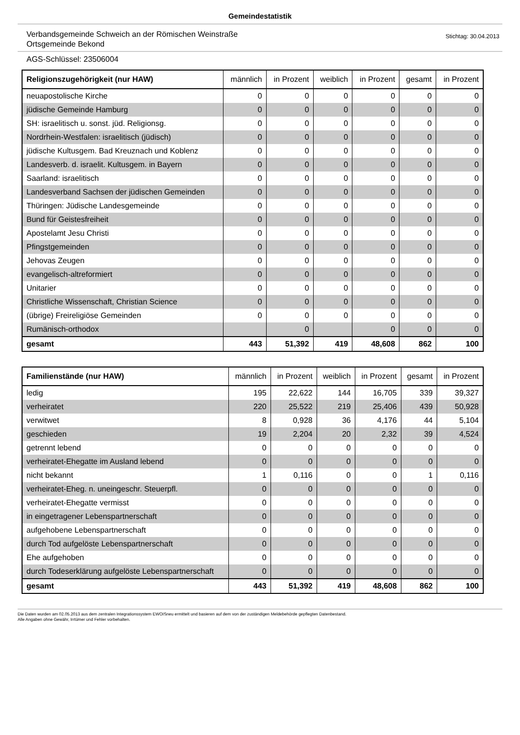Gemeindestatistik
Verbandsgemeinde Schweich an der Römischen Weinstraße
Ortsgemeinde Bekond
Stichtag: 30.04.2013
AGS-Schlüssel: 23506004
| Religionszugehörigkeit (nur HAW) | männlich | in Prozent | weiblich | in Prozent | gesamt | in Prozent |
| --- | --- | --- | --- | --- | --- | --- |
| neuapostolische Kirche | 0 | 0 | 0 | 0 | 0 | 0 |
| jüdische Gemeinde Hamburg | 0 | 0 | 0 | 0 | 0 | 0 |
| SH: israelitisch u. sonst. jüd. Religionsg. | 0 | 0 | 0 | 0 | 0 | 0 |
| Nordrhein-Westfalen: israelitisch (jüdisch) | 0 | 0 | 0 | 0 | 0 | 0 |
| jüdische Kultusgem. Bad Kreuznach und Koblenz | 0 | 0 | 0 | 0 | 0 | 0 |
| Landesverb. d. israelit. Kultusgem. in Bayern | 0 | 0 | 0 | 0 | 0 | 0 |
| Saarland: israelitisch | 0 | 0 | 0 | 0 | 0 | 0 |
| Landesverband Sachsen der jüdischen Gemeinden | 0 | 0 | 0 | 0 | 0 | 0 |
| Thüringen: Jüdische Landesgemeinde | 0 | 0 | 0 | 0 | 0 | 0 |
| Bund für Geistesfreiheit | 0 | 0 | 0 | 0 | 0 | 0 |
| Apostelamt Jesu Christi | 0 | 0 | 0 | 0 | 0 | 0 |
| Pfingstgemeinden | 0 | 0 | 0 | 0 | 0 | 0 |
| Jehovas Zeugen | 0 | 0 | 0 | 0 | 0 | 0 |
| evangelisch-altreformiert | 0 | 0 | 0 | 0 | 0 | 0 |
| Unitarier | 0 | 0 | 0 | 0 | 0 | 0 |
| Christliche Wissenschaft, Christian Science | 0 | 0 | 0 | 0 | 0 | 0 |
| (übrige) Freireligiöse Gemeinden | 0 | 0 | 0 | 0 | 0 | 0 |
| Rumänisch-orthodox | | 0 | | 0 | 0 | 0 |
| gesamt | 443 | 51,392 | 419 | 48,608 | 862 | 100 |
| Familienstände (nur HAW) | männlich | in Prozent | weiblich | in Prozent | gesamt | in Prozent |
| --- | --- | --- | --- | --- | --- | --- |
| ledig | 195 | 22,622 | 144 | 16,705 | 339 | 39,327 |
| verheiratet | 220 | 25,522 | 219 | 25,406 | 439 | 50,928 |
| verwitwet | 8 | 0,928 | 36 | 4,176 | 44 | 5,104 |
| geschieden | 19 | 2,204 | 20 | 2,32 | 39 | 4,524 |
| getrennt lebend | 0 | 0 | 0 | 0 | 0 | 0 |
| verheiratet-Ehegatte im Ausland lebend | 0 | 0 | 0 | 0 | 0 | 0 |
| nicht bekannt | 1 | 0,116 | 0 | 0 | 1 | 0,116 |
| verheiratet-Eheg. n. uneingeschr. Steuerpfl. | 0 | 0 | 0 | 0 | 0 | 0 |
| verheiratet-Ehegatte vermisst | 0 | 0 | 0 | 0 | 0 | 0 |
| in eingetragener Lebenspartnerschaft | 0 | 0 | 0 | 0 | 0 | 0 |
| aufgehobene Lebenspartnerschaft | 0 | 0 | 0 | 0 | 0 | 0 |
| durch Tod aufgelöste Lebenspartnerschaft | 0 | 0 | 0 | 0 | 0 | 0 |
| Ehe aufgehoben | 0 | 0 | 0 | 0 | 0 | 0 |
| durch Todeserklärung aufgelöste Lebenspartnerschaft | 0 | 0 | 0 | 0 | 0 | 0 |
| gesamt | 443 | 51,392 | 419 | 48,608 | 862 | 100 |
Die Daten wurden am 02.05.2013 aus dem zentralen Integrationssystem EWOISneu ermittelt und basieren auf dem von der zuständigen Meldebehörde gepflegten Datenbestand.
Alle Angaben ohne Gewähr, Irrtümer und Fehler vorbehalten.